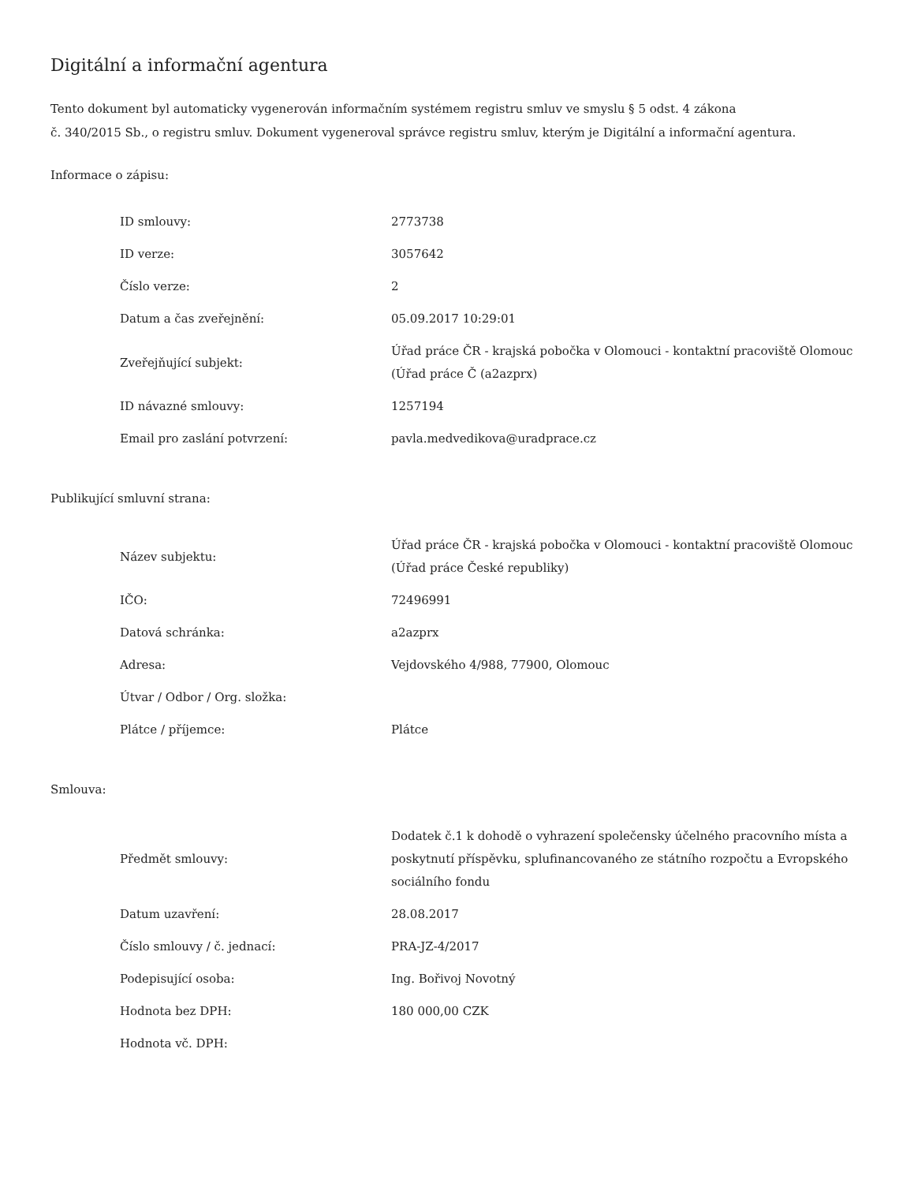Digitální a informační agentura
Tento dokument byl automaticky vygenerován informačním systémem registru smluv ve smyslu § 5 odst. 4 zákona
č. 340/2015 Sb., o registru smluv. Dokument vygeneroval správce registru smluv, kterým je Digitální a informační agentura.
Informace o zápisu:
| ID smlouvy: | 2773738 |
| ID verze: | 3057642 |
| Číslo verze: | 2 |
| Datum a čas zveřejnění: | 05.09.2017 10:29:01 |
| Zveřejňující subjekt: | Úřad práce ČR - krajská pobočka v Olomouci - kontaktní pracoviště Olomouc (Úřad práce Č (a2azprx) |
| ID návazné smlouvy: | 1257194 |
| Email pro zaslání potvrzení: | pavla.medvedikova@uradprace.cz |
Publikující smluvní strana:
| Název subjektu: | Úřad práce ČR - krajská pobočka v Olomouci - kontaktní pracoviště Olomouc (Úřad práce České republiky) |
| IČO: | 72496991 |
| Datová schránka: | a2azprx |
| Adresa: | Vejdovského 4/988, 77900, Olomouc |
| Útvar / Odbor / Org. složka: | |
| Plátce / příjemce: | Plátce |
Smlouva:
| Předmět smlouvy: | Dodatek č.1 k dohodě o vyhrazení společensky účelného pracovního místa a poskytnutí příspěvku, splufinancovaného ze státního rozpočtu a Evropského sociálního fondu |
| Datum uzavření: | 28.08.2017 |
| Číslo smlouvy / č. jednací: | PRA-JZ-4/2017 |
| Podepisující osoba: | Ing. Bořivoj Novotný |
| Hodnota bez DPH: | 180 000,00 CZK |
| Hodnota vč. DPH: | |